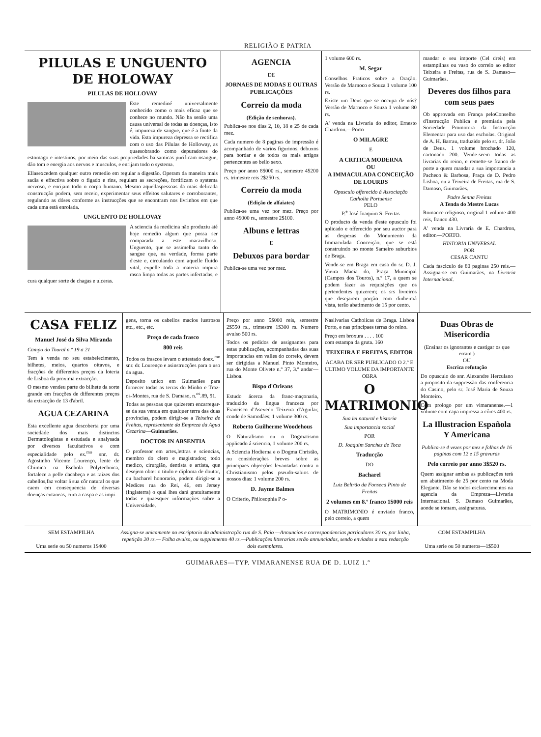RELIGIÃO E PATRIA
PILULAS E UNGUENTO DE HOLOWAY
PILULAS DE HOLLOVAY
Este remedioé universalmente conhecido como o mais eficaz que se conhece no mundo. Não ha senão uma causa universal de todas as doenças, isto é, impureza de sangue, que é a fonte da vida. Esta impureza depressa se rectifica com o uso das Pilulas de Holloway, as quaesobrando como depuradores do estomago e intestinos, por meio das suas propriedades balsamicas purificam osangue, dão tom e energia aos nervos e musculos, e enrijam todo o systema.
Ellasexcedem qualquer outro remedio em regular a digestão. Operam da maneira mais sadia e effectiva sobre o figado e rins, regulam as secreções, fortificam o systema nervoso, e enrijam todo o corpo humano. Mesmo aquellaspessoas da mais delicada construcção podem, sem receio, experimentar seus effeitos salutares e corroborantes, regulando as dóses conforme as instrucções que se encontram nos livrinhos em que cada uma está enrolada.
UNGUENTO DE HOLLOVAY
A sciencia da medicina não produziu até hoje remedio algum que possa ser comparada a este maravilhoso. Unguento, que se assimelha tanto do sangue que, na verdade, forma parte d'este e, circulando com aquelle fluido vital, expelle toda a materia impura rasca limpa todas as partes infectadas, e cura qualquer sorte de chagas e ulceras.
AGENCIA
DE
JORNAES DE MODAS E OUTRAS PUBLICAÇÕES
Correio da moda
(Edição de senhoras).
Publica-se nos dias 2, 10, 18 e 25 de cada mez.
Cada numero de 8 paginas de impressão é acompanhado de varios figurinos, debuxos para bordar e de todos os mais artigos pertencentes ao bello sexo.
Preço por anno 8$000 rs., semestre 4$200 rs. trimestre reis 2$250 rs.
Correio da moda
(Edição de alfaiates)
Publica-se uma vez por mez. Preço por anno 4$000 rs., semestre 2$100.
Albuns e lettras
E
Debuxos para bordar
Publica-se uma vez por mez.
1 volume 600 rs.
M. Segar
Conselhos Praticos sobre a Oração. Versão de Marnoco e Souza 1 volume 100 rs.
Existe um Deus que se occupa de nós? Versão de Marnoco e Souza 1 volume 80 rs.
A' venda na Livraria do editor, Ernesto Chardron.—Porto
O MILAGRE
E
A CRITICA MODERNA
OU
A IMMACULADA CONCEIÇÃO DE LOURDS
Opusculo offerecido á Associação Catholia Portuense
PELO
P.<sup>e</sup> José Joaquim S. Freitas
O producto da venda d'este opusculo foi aplicado e offerecido por seu auctor para as despezas do Monumento da Immaculada Conceição, que se está construindo no monte Sameiro suburbios de Braga.
Vende-se em Braga em casa do sr. D. J. Vieira Macia do, Praça Municipal (Campos dos Touros), n.º 17, a quem se podem fazer as requisições que os pertendentes quizerem; os srs livreiros que desejarem porção com dinheiroá vista, terão abatimento de 15 por cento.
mandar o seu importe (Cel dreis) em estampilhas ou vaso do correio ao editor Teixeira e Freitas, rua de S. Damaso—Guimarães.
Deveres dos filhos para com seus paes
Ob approvada em França peloConselho d'Instrucção Publica e premiada pela Sociedade Promotora da Instrucção Elementar para uso das escholas. Original de A. H. Barrau, traduzido pelo sr. dr. João de Deus. 1 volume brochado 120, cartonado 200. Vende-seem todas as livrarias do reino, e remette-se franco de porte a quem mandar a sua importancia a Pacheco & Barbosa, Praça de D. Pedro Lisboa, ou a Teixeira de Freitas, rua de S. Damaso, Guimarães.
Padre Senna Freitas
A Tenda do Mestre Lucas
Romance religioso, original 1 volume 400 reis, franco 430.
A' venda na Livraria de E. Chardron, editor.—PORTO.
HISTORIA UNIVERSAL
POR
CESAR CANTU
Cada fasciculo de 80 paginas 250 reis.—Assigna-se em Guimarães, na Livraria Internacional.
CASA FELIZ
Manuel José da Silva Miranda
Campo do Toural n.º 19 a 21
Tem á venda no seu estabelecimento, bilhetes, meios, quartos oitavos, e fracções de differentes preços da loteria de Lisboa da proxima extracção.
O mesmo vendeu parte do bilhete da sorte grande em fracções de differentes preços da extracção de 13 d'abril.
AGUA CEZARINA
Esta excellente agua descoberta por uma sociedade dos mais distinctos Dermatologistas e estudada e analysada por diversos facultativos e com especialidade pelo ex.<sup>mo</sup> snr. dr. Agostinho Vicente Lourenço, lente de Chimica na Eschola Polytechnica, fortalece a pelle dacabeça e as raizes dos cabellos,faz voltar á sua côr natural os que caem em consequencia de diversas doenças cutaneas, cura a caspa e as impi-
gens, torna os cabellos macios lustrosos etc., etc., etc.
Preço de cada frasco
800 reis
Todos os frascos levam o attestado doex.<sup>mo</sup> snr. dr. Lourenço e asinstrucções para o uso da agua.
Deposito unico em Guimarães para fornecer todas as terras do Minho e Traz-os-Montes, rua de S. Damaso, n.<sup>os</sup>.89, 91.
Todas as pessoas que quizerem encarregar-se da sua venda em qualquer terra das duas provincias, podem dirigir-se a Teixeira de Freitas, representante da Empreza da Agua Cezarina—Guimarães.
DOCTOR IN ABSENTIA
O professor em artes,lettras e sciencias, membro do clero e magistrados; todo medico, cirurgião, dentista e artista, que desejem obter o titulo e diploma de doutor, ou bacharel honorario, podem dirigir-se a Medices rua do Rei, 46, em Jersey (Inglaterra) o qual lhes dará gratuitamente todas e quaesquer informações sobre a Universidade.
Preço por anno 5$000 reis, semestre 2$550 rs., trimestre 1$300 rs. Numero avulso 500 rs.
Todos os pedidos de assignantes para estas publicações, acompanhadas das suas importancias em valles do correio, devem ser dirigidas a Manuel Pinto Monteiro, rua do Monte Olivete n.º 37, 3.º andar—Lisboa.
Bispo d'Orleans
Estudo ácerca da franc-maçonaria, traduzido da lingua franceza por Francisco d'Asevedo Teixeira d'Aguilar, conde de Samodães; 1 volume 300 rs.
Roberto Guilherme Woodehous
O Naturalismo ou o Dogmatismo applicado á sciencia, 1 volume 200 rs.
A Sciencia Hodierna e o Dogma Christão, ou considerações breves sobre as principaes objecções levantadas contra o Christianismo pelos pseudo-sabios de nossos dias: 1 volume 200 rs.
D. Jayme Balmes
O Criterio, Philosophia P o-
Naslivarias Catholicas de Braga. Lisboa Porto, e nas principaes terras do reino.
Preço em broxura . . . . 100
com estampa da gruta. 160
TEIXEIRA E FREITAS, EDITOR
ACABA DE SER PUBLICADO O 2.º E ULTIMO VOLUME DA IMPORTANTE OBRA
O MATRIMONIO
Sua lei natural e historia
Sua importancia social
POR
D. Joaquim Sanchez de Toca
Traducção
DO
Bacharel
Luiz Beltrão da Fonseca Pinto de Freitas
2 volumes em 8.º franco 1$000 reis
O MATRIMONIO é enviado franco, pelo correio, a quem
Duas Obras de Misericordia
(Ensinar os ignorantes e castigar os que erram )
OU
Escrica refutação
Do opusculo do snr. Alexandre Herculano a proposito da suppressão das conferencia do Casino, pelo sr. José Maria de Souza Monteiro.
Com prologo por um vimaranense.—1 volume com capa impressa a côres 400 rs.
La Illustracion Española Y Americana
Publica-se 4 vezes por mez e folhas de 16 paginas com 12 e 15 gravuras
Pelo correio por anno 3$520 rs.
Quem assignar ambas as publicações terá um abatimento de 25 por cento na Moda Elegante. Dão se todos esclarecimentos na agencia da Empreza—Livraria Internacional. S. Damaso Guimarães, aonde se tomam, assignaturas.
SEM ESTAMPILHA
Uma serie ou 50 numeros 1$400
Assigna-se unicamente no escriptorio da administração rua de S. Paio —Annuncios e correspondencias particulares 30 rs. por linha, repetição 20 rs.— Folha avulso, ou supplemento 40 rs.—Publicações litterarias serão annunciadas, sendo enviados a esta redacção dois exemplares.
COM ESTAMPILHA
Uma serie ou 50 numeros—1$500
GUIMARAES—TYP. VIMARANENSE RUA DE D. LUIZ 1.º